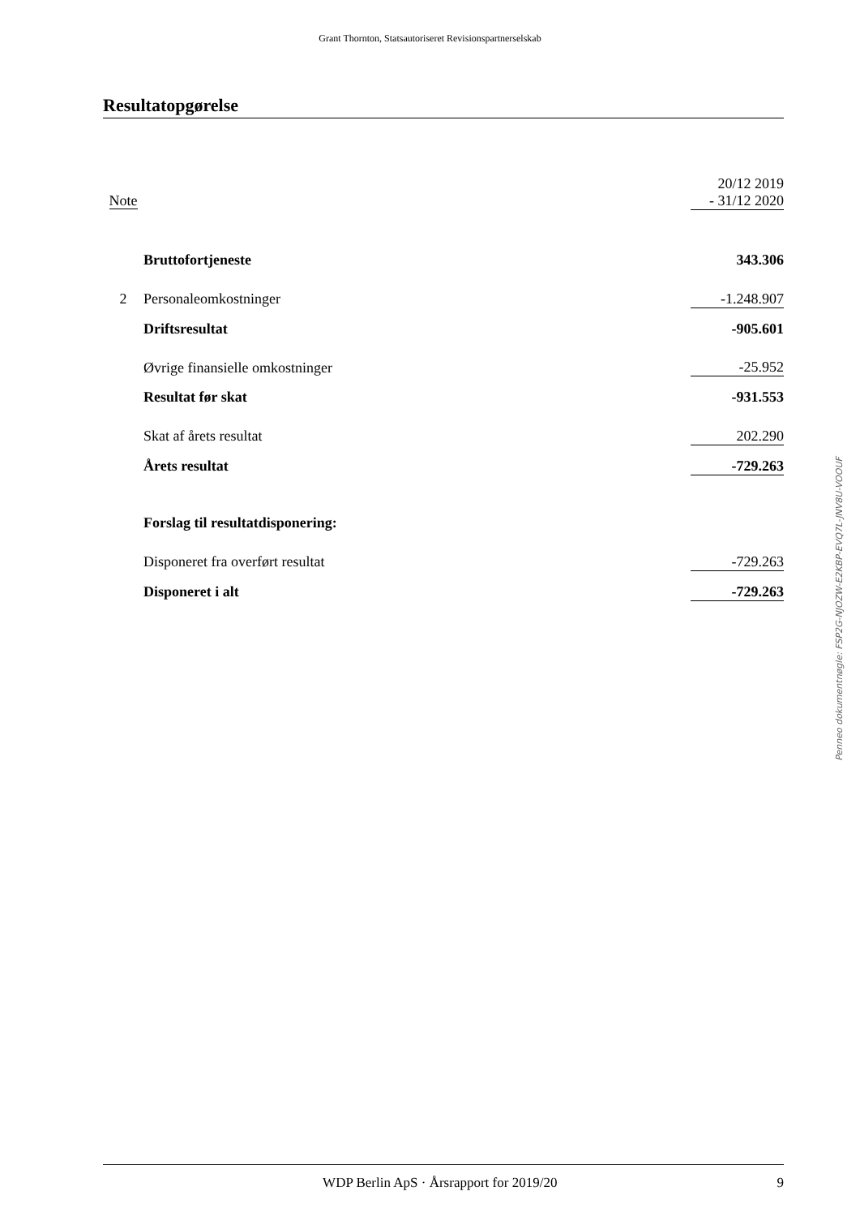Grant Thornton, Statsautoriseret Revisionspartnerselskab
Resultatopgørelse
| Note | | 20/12 2019 - 31/12 2020 |
| | Bruttofortjeneste | 343.306 |
| 2 | Personaleomkostninger | -1.248.907 |
| | Driftsresultat | -905.601 |
| | Øvrige finansielle omkostninger | -25.952 |
| | Resultat før skat | -931.553 |
| | Skat af årets resultat | 202.290 |
| | Årets resultat | -729.263 |
| | Forslag til resultatdisponering: | |
| | Disponeret fra overført resultat | -729.263 |
| | Disponeret i alt | -729.263 |
Penneo dokumentnøgle: FSP2G-NJOZW-E2KBP-EVQ7L-JNV8U-VOOUF
WDP Berlin ApS · Årsrapport for 2019/20
9